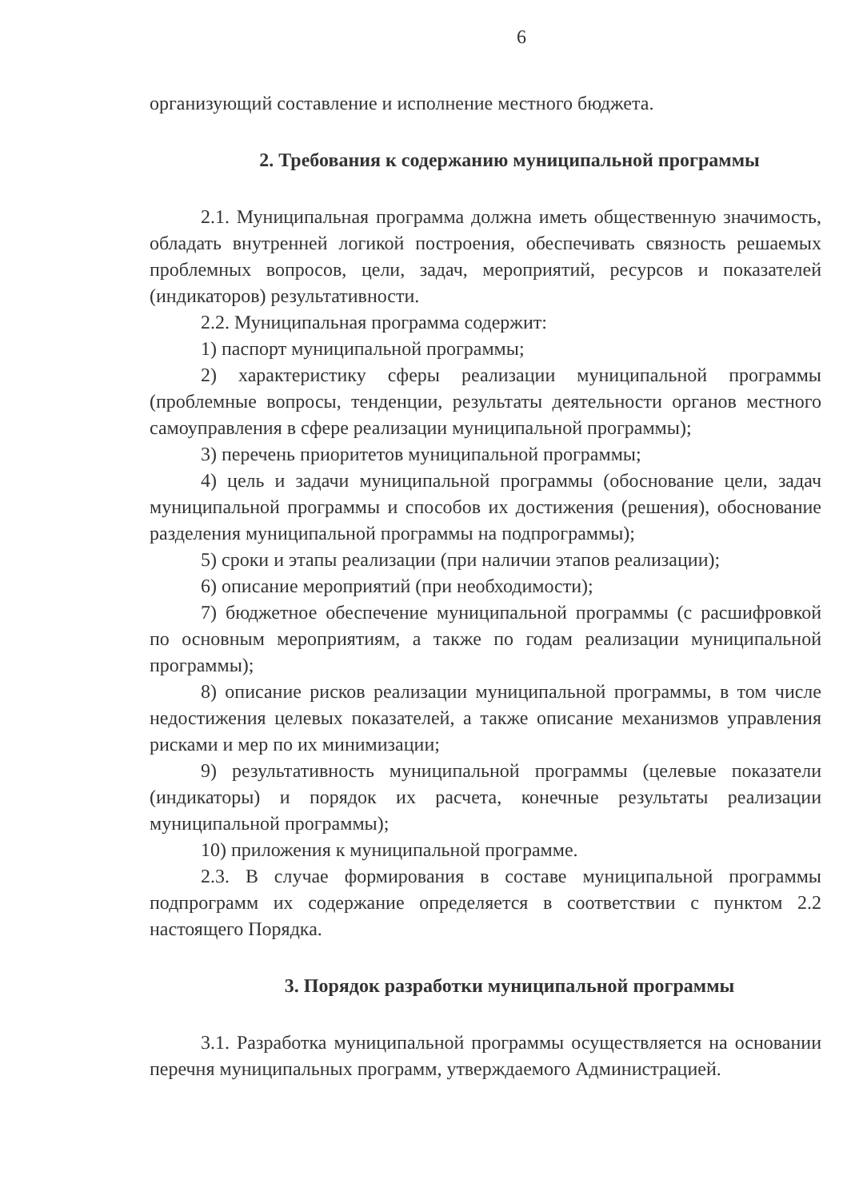6
организующий составление и исполнение местного бюджета.
2. Требования к содержанию муниципальной программы
2.1. Муниципальная программа должна иметь общественную значимость, обладать внутренней логикой построения, обеспечивать связность решаемых проблемных вопросов, цели, задач, мероприятий, ресурсов и показателей (индикаторов) результативности.
2.2. Муниципальная программа содержит:
1) паспорт муниципальной программы;
2) характеристику сферы реализации муниципальной программы (проблемные вопросы, тенденции, результаты деятельности органов местного самоуправления в сфере реализации муниципальной программы);
3) перечень приоритетов муниципальной программы;
4) цель и задачи муниципальной программы (обоснование цели, задач муниципальной программы и способов их достижения (решения), обоснование разделения муниципальной программы на подпрограммы);
5) сроки и этапы реализации (при наличии этапов реализации);
6) описание мероприятий (при необходимости);
7) бюджетное обеспечение муниципальной программы (с расшифровкой по основным мероприятиям, а также по годам реализации муниципальной программы);
8) описание рисков реализации муниципальной программы, в том числе недостижения целевых показателей, а также описание механизмов управления рисками и мер по их минимизации;
9) результативность муниципальной программы (целевые показатели (индикаторы) и порядок их расчета, конечные результаты реализации муниципальной программы);
10) приложения к муниципальной программе.
2.3. В случае формирования в составе муниципальной программы подпрограмм их содержание определяется в соответствии с пунктом 2.2 настоящего Порядка.
3. Порядок разработки муниципальной программы
3.1. Разработка муниципальной программы осуществляется на основании перечня муниципальных программ, утверждаемого Администрацией.